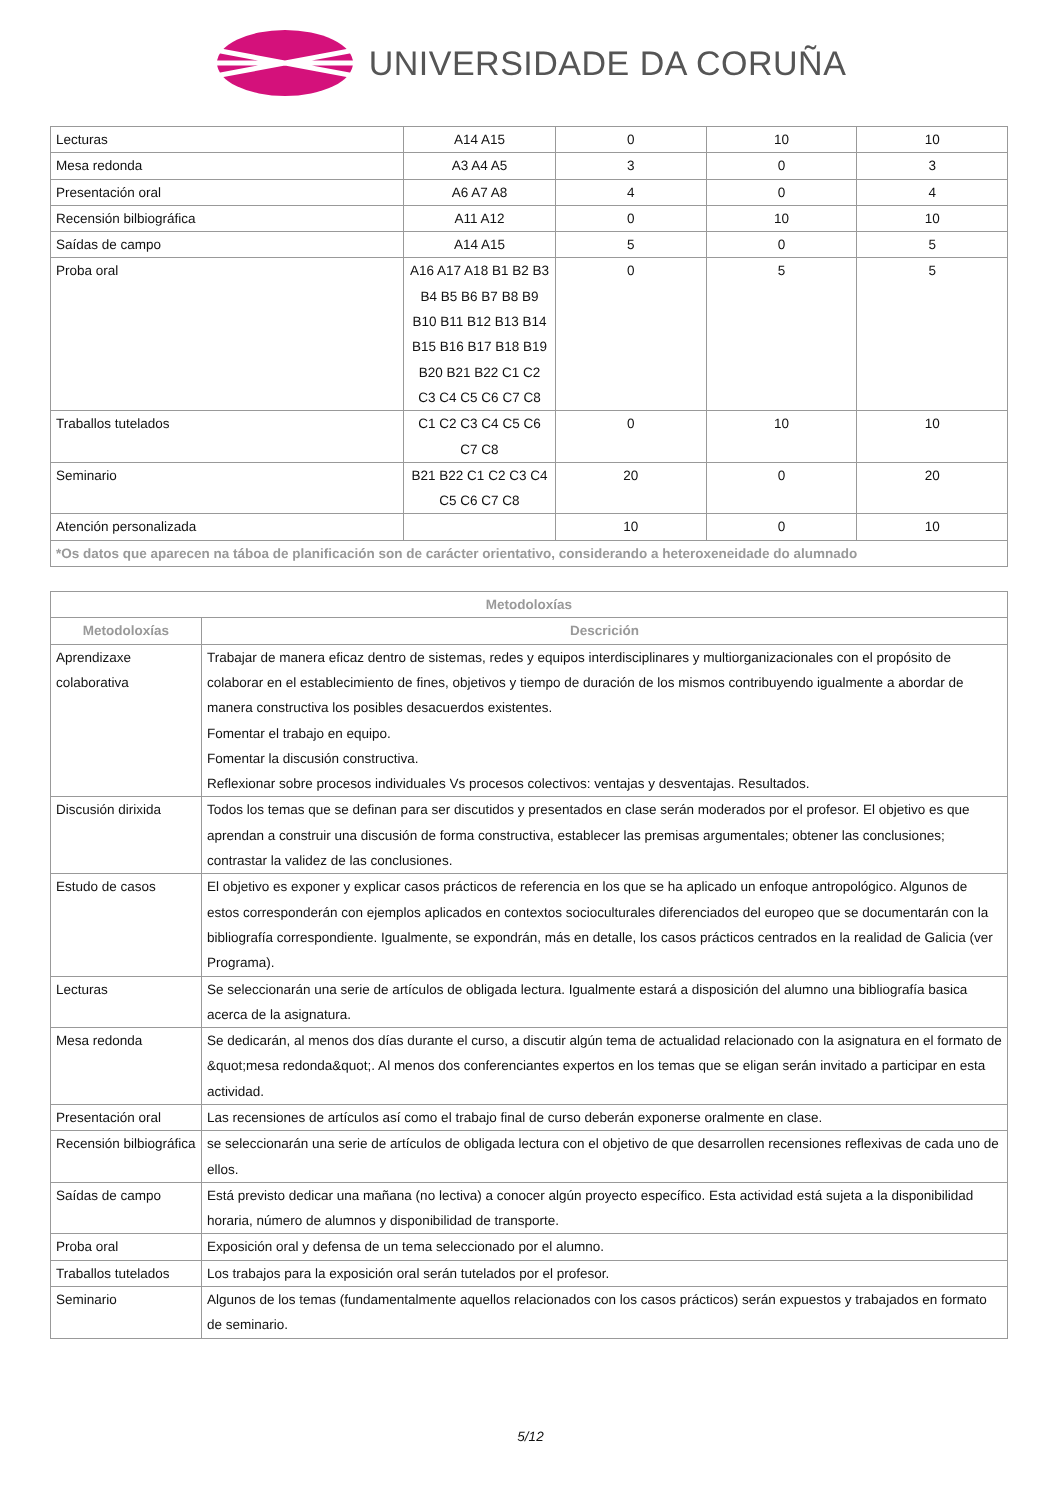UNIVERSIDADE DA CORUÑA
| Lecturas | A14 A15 | 0 | 10 | 10 |
| Mesa redonda | A3 A4 A5 | 3 | 0 | 3 |
| Presentación oral | A6 A7 A8 | 4 | 0 | 4 |
| Recensión bilbiográfica | A11 A12 | 0 | 10 | 10 |
| Saídas de campo | A14 A15 | 5 | 0 | 5 |
| Proba oral | A16 A17 A18 B1 B2 B3 B4 B5 B6 B7 B8 B9 B10 B11 B12 B13 B14 B15 B16 B17 B18 B19 B20 B21 B22 C1 C2 C3 C4 C5 C6 C7 C8 | 0 | 5 | 5 |
| Traballos tutelados | C1 C2 C3 C4 C5 C6 C7 C8 | 0 | 10 | 10 |
| Seminario | B21 B22 C1 C2 C3 C4 C5 C6 C7 C8 | 20 | 0 | 20 |
| Atención personalizada | | 10 | 0 | 10 |
| *Os datos que aparecen na táboa de planificación son de carácter orientativo, considerando a heteroxeneidade do alumnado | | | | |
| Metodoloxías | |
| --- | --- |
| Metodoloxías | Descrición |
| Aprendizaxe colaborativa | Trabajar de manera eficaz dentro de sistemas, redes y equipos interdisciplinares y multiorganizacionales con el propósito de colaborar en el establecimiento de fines, objetivos y tiempo de duración de los mismos contribuyendo igualmente a abordar de manera constructiva los posibles desacuerdos existentes. Fomentar el trabajo en equipo. Fomentar la discusión constructiva. Reflexionar sobre procesos individuales Vs procesos colectivos: ventajas y desventajas. Resultados. |
| Discusión dirixida | Todos los temas que se definan para ser discutidos y presentados en clase serán moderados por el profesor. El objetivo es que aprendan a construir una discusión de forma constructiva, establecer las premisas argumentales; obtener las conclusiones; contrastar la validez de las conclusiones. |
| Estudo de casos | El objetivo es exponer y explicar casos prácticos de referencia en los que se ha aplicado un enfoque antropológico. Algunos de estos corresponderán con ejemplos aplicados en contextos socioculturales diferenciados del europeo que se documentarán con la bibliografía correspondiente. Igualmente, se expondrán, más en detalle, los casos prácticos centrados en la realidad de Galicia (ver Programa). |
| Lecturas | Se seleccionarán una serie de artículos de obligada lectura. Igualmente estará a disposición del alumno una bibliografía basica acerca de la asignatura. |
| Mesa redonda | Se dedicarán, al menos dos días durante el curso, a discutir algún tema de actualidad relacionado con la asignatura en el formato de &quot;mesa redonda&quot;. Al menos dos conferenciantes expertos en los temas que se eligan serán invitado a participar en esta actividad. |
| Presentación oral | Las recensiones de artículos así como el trabajo final de curso deberán exponerse oralmente en clase. |
| Recensión bilbiográfica | se seleccionarán una serie de artículos de obligada lectura con el objetivo de que desarrollen recensiones reflexivas de cada uno de ellos. |
| Saídas de campo | Está previsto dedicar una mañana (no lectiva) a conocer algún proyecto específico. Esta actividad está sujeta a la disponibilidad horaria, número de alumnos y disponibilidad de transporte. |
| Proba oral | Exposición oral y defensa de un tema seleccionado por el alumno. |
| Traballos tutelados | Los trabajos para la exposición oral serán tutelados por el profesor. |
| Seminario | Algunos de los temas (fundamentalmente aquellos relacionados con los casos prácticos) serán expuestos y trabajados en formato de seminario. |
5/12